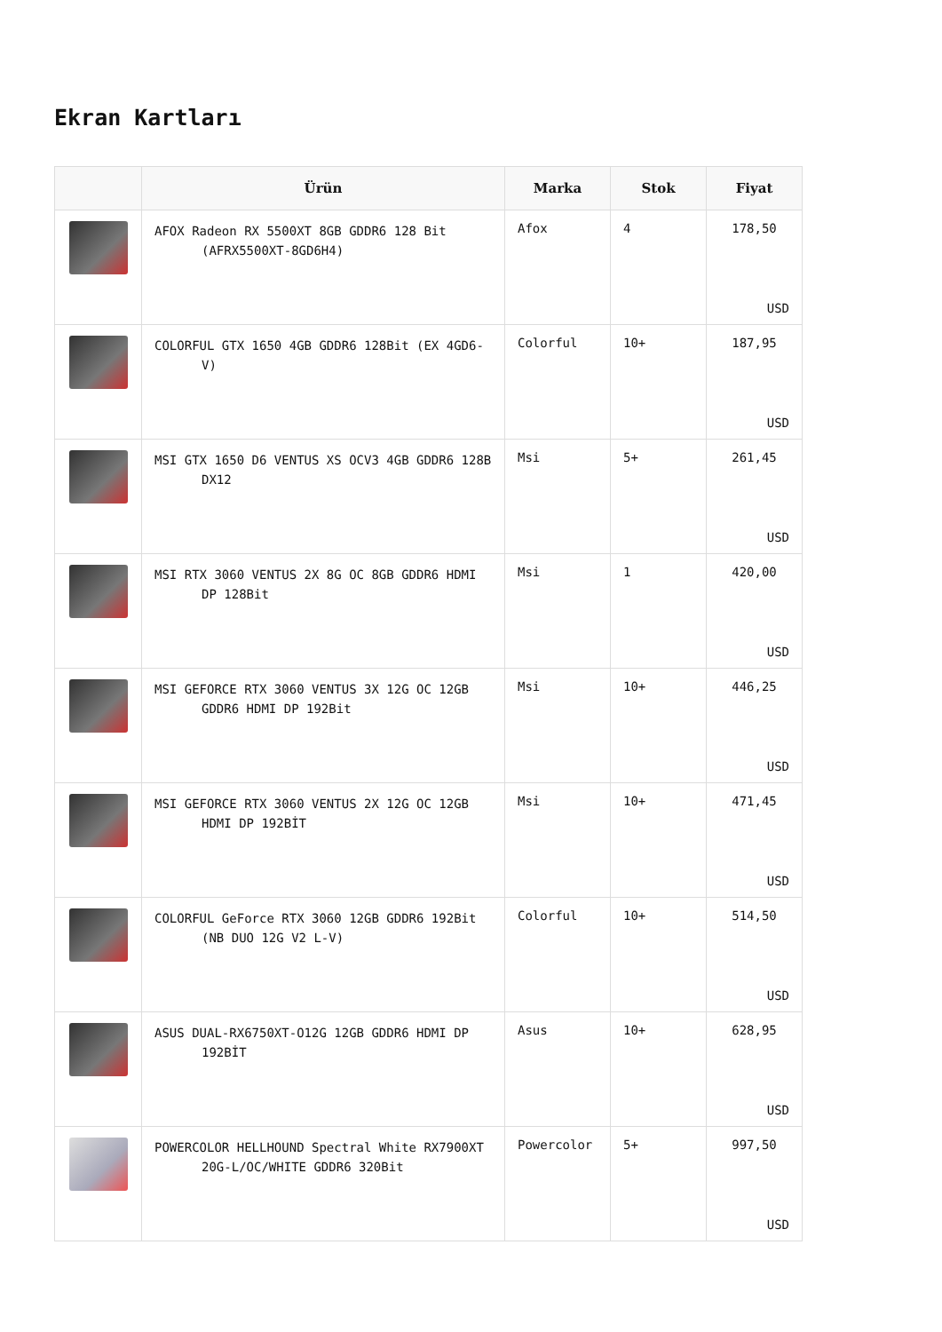Ekran Kartları
| | Ürün | Marka | Stok | Fiyat |
| --- | --- | --- | --- | --- |
| | AFOX Radeon RX 5500XT 8GB GDDR6 128 Bit (AFRX5500XT-8GD6H4) | Afox | 4 | 178,50 USD |
| | COLORFUL GTX 1650 4GB GDDR6 128Bit (EX 4GD6-V) | Colorful | 10+ | 187,95 USD |
| | MSI GTX 1650 D6 VENTUS XS OCV3 4GB GDDR6 128B DX12 | Msi | 5+ | 261,45 USD |
| | MSI RTX 3060 VENTUS 2X 8G OC 8GB GDDR6 HDMI DP 128Bit | Msi | 1 | 420,00 USD |
| | MSI GEFORCE RTX 3060 VENTUS 3X 12G OC 12GB GDDR6 HDMI DP 192Bit | Msi | 10+ | 446,25 USD |
| | MSI GEFORCE RTX 3060 VENTUS 2X 12G OC 12GB HDMI DP 192BİT | Msi | 10+ | 471,45 USD |
| | COLORFUL GeForce RTX 3060 12GB GDDR6 192Bit (NB DUO 12G V2 L-V) | Colorful | 10+ | 514,50 USD |
| | ASUS DUAL-RX6750XT-O12G 12GB GDDR6 HDMI DP 192BİT | Asus | 10+ | 628,95 USD |
| | POWERCOLOR HELLHOUND Spectral White RX7900XT 20G-L/OC/WHITE GDDR6 320Bit | Powercolor | 5+ | 997,50 USD |